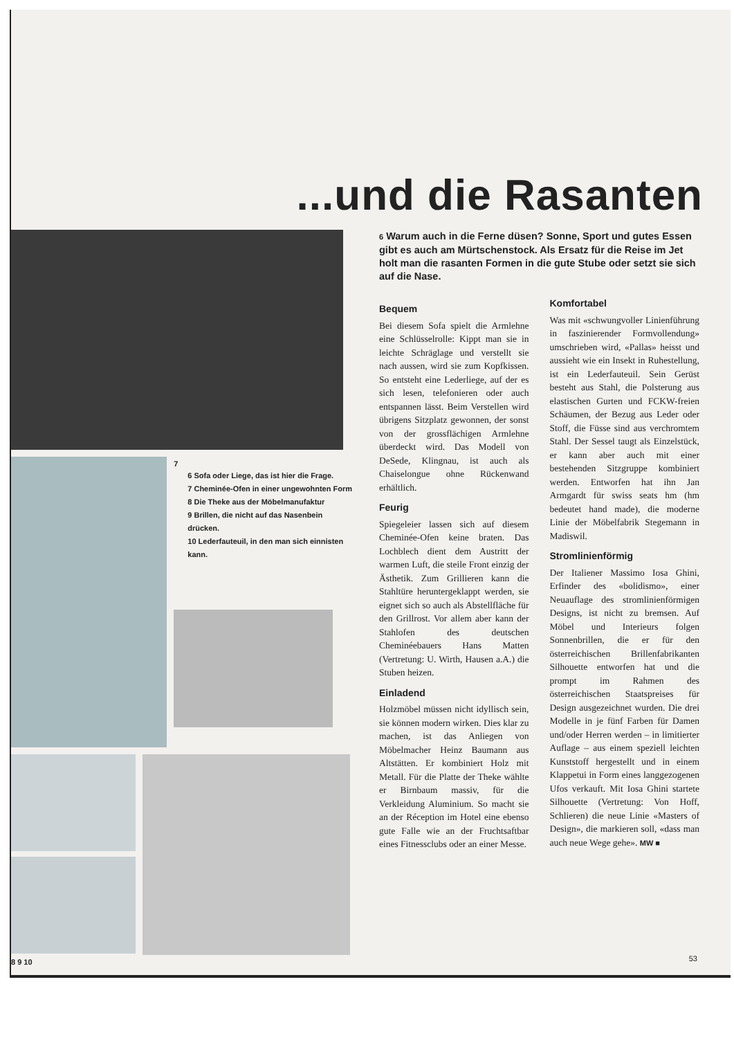...und die Rasanten
7
6 Sofa oder Liege, das ist hier die Frage.
7 Cheminée-Ofen in einer ungewohnten Form
8 Die Theke aus der Möbelmanufaktur
9 Brillen, die nicht auf das Nasenbein drücken.
10 Lederfauteuil, in den man sich einnisten kann.
8 9 10
6 Warum auch in die Ferne düsen? Sonne, Sport und gutes Essen gibt es auch am Mürtschenstock. Als Ersatz für die Reise im Jet holt man die rasanten Formen in die gute Stube oder setzt sie sich auf die Nase.
Bequem
Bei diesem Sofa spielt die Armlehne eine Schlüsselrolle: Kippt man sie in leichte Schräglage und verstellt sie nach aussen, wird sie zum Kopfkissen. So entsteht eine Lederliege, auf der es sich lesen, telefonieren oder auch entspannen lässt. Beim Verstellen wird übrigens Sitzplatz gewonnen, der sonst von der grossflächigen Armlehne überdeckt wird. Das Modell von DeSede, Klingnau, ist auch als Chaiselongue ohne Rückenwand erhältlich.
Feurig
Spiegeleier lassen sich auf diesem Cheminée-Ofen keine braten. Das Lochblech dient dem Austritt der warmen Luft, die steile Front einzig der Ästhetik. Zum Grillieren kann die Stahltüre heruntergeklappt werden, sie eignet sich so auch als Abstellfläche für den Grillrost. Vor allem aber kann der Stahlofen des deutschen Cheminéebauers Hans Matten (Vertretung: U. Wirth, Hausen a.A.) die Stuben heizen.
Einladend
Holzmöbel müssen nicht idyllisch sein, sie können modern wirken. Dies klar zu machen, ist das Anliegen von Möbelmacher Heinz Baumann aus Altstätten. Er kombiniert Holz mit Metall. Für die Platte der Theke wählte er Birnbaum massiv, für die Verkleidung Aluminium. So macht sie an der Réception im Hotel eine ebenso gute Falle wie an der Fruchtsaftbar eines Fitnessclubs oder an einer Messe.
Komfortabel
Was mit «schwungvoller Linienführung in faszinierender Formvollendung» umschrieben wird, «Pallas» heisst und aussieht wie ein Insekt in Ruhestellung, ist ein Lederfauteuil. Sein Gerüst besteht aus Stahl, die Polsterung aus elastischen Gurten und FCKW-freien Schäumen, der Bezug aus Leder oder Stoff, die Füsse sind aus verchromtem Stahl. Der Sessel taugt als Einzelstück, er kann aber auch mit einer bestehenden Sitzgruppe kombiniert werden. Entworfen hat ihn Jan Armgardt für swiss seats hm (hm bedeutet hand made), die moderne Linie der Möbelfabrik Stegemann in Madiswil.
Stromlinienförmig
Der Italiener Massimo Iosa Ghini, Erfinder des «bolidismo», einer Neuauflage des stromlinienförmigen Designs, ist nicht zu bremsen. Auf Möbel und Interieurs folgen Sonnenbrillen, die er für den österreichischen Brillenfabrikanten Silhouette entworfen hat und die prompt im Rahmen des österreichischen Staatspreises für Design ausgezeichnet wurden. Die drei Modelle in je fünf Farben für Damen und/oder Herren werden – in limitierter Auflage – aus einem speziell leichten Kunststoff hergestellt und in einem Klappetui in Form eines langgezogenen Ufos verkauft. Mit Iosa Ghini startete Silhouette (Vertretung: Von Hoff, Schlieren) die neue Linie «Masters of Design», die markieren soll, «dass man auch neue Wege gehe». MW ■
53